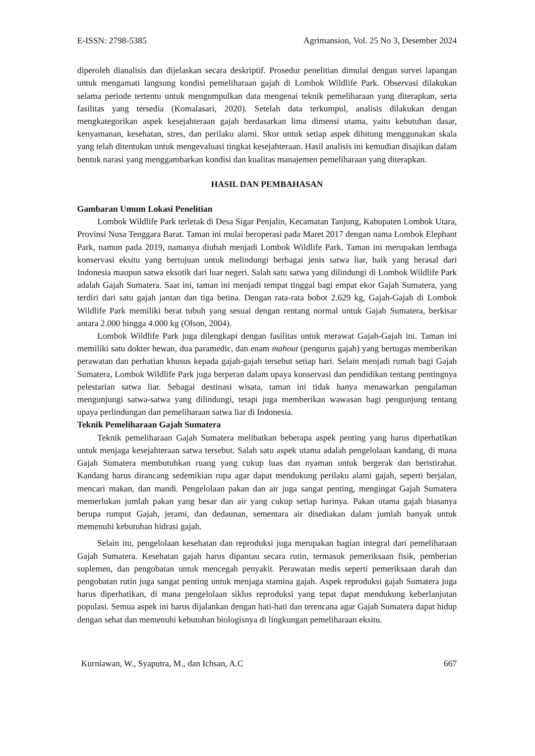E-ISSN: 2798-5385 Agrimansion, Vol. 25 No 3, Desember 2024
diperoleh dianalisis dan dijelaskan secara deskriptif. Prosedur penelitian dimulai dengan survei lapangan untuk mengamati langsung kondisi pemeliharaan gajah di Lombok Wildlife Park. Observasi dilakukan selama periode tertentu untuk mengumpulkan data mengenai teknik pemeliharaan yang diterapkan, serta fasilitas yang tersedia (Komalasari, 2020). Setelah data terkumpul, analisis dilakukan dengan mengkategorikan aspek kesejahteraan gajah berdasarkan lima dimensi utama, yaitu kebutuhan dasar, kenyamanan, kesehatan, stres, dan perilaku alami. Skor untuk setiap aspek dihitung menggunakan skala yang telah ditentukan untuk mengevaluasi tingkat kesejahteraan. Hasil analisis ini kemudian disajikan dalam bentuk narasi yang menggambarkan kondisi dan kualitas manajemen pemeliharaan yang diterapkan.
HASIL DAN PEMBAHASAN
Gambaran Umum Lokasi Penelitian
Lombok Wildlife Park terletak di Desa Sigar Penjalin, Kecamatan Tanjung, Kabupaten Lombok Utara, Provinsi Nusa Tenggara Barat. Taman ini mulai beroperasi pada Maret 2017 dengan nama Lombok Elephant Park, namun pada 2019, namanya diubah menjadi Lombok Wildlife Park. Taman ini merupakan lembaga konservasi eksitu yang bertujuan untuk melindungi berbagai jenis satwa liar, baik yang berasal dari Indonesia maupun satwa eksotik dari luar negeri. Salah satu satwa yang dilindungi di Lombok Wildlife Park adalah Gajah Sumatera. Saat ini, taman ini menjadi tempat tinggal bagi empat ekor Gajah Sumatera, yang terdiri dari satu gajah jantan dan tiga betina. Dengan rata-rata bobot 2.629 kg, Gajah-Gajah di Lombok Wildlife Park memiliki berat tubuh yang sesuai dengan rentang normal untuk Gajah Sumatera, berkisar antara 2.000 hingga 4.000 kg (Olson, 2004).
Lombok Wildlife Park juga dilengkapi dengan fasilitas untuk merawat Gajah-Gajah ini. Taman ini memiliki satu dokter hewan, dua paramedic, dan enam mahout (pengurus gajah) yang bertugas memberikan perawatan dan perhatian khusus kepada gajah-gajah tersebut setiap hari. Selain menjadi rumah bagi Gajah Sumatera, Lombok Wildlife Park juga berperan dalam upaya konservasi dan pendidikan tentang pentingnya pelestarian satwa liar. Sebagai destinasi wisata, taman ini tidak hanya menawarkan pengalaman mengunjungi satwa-satwa yang dilindungi, tetapi juga memberikan wawasan bagi pengunjung tentang upaya perlindungan dan pemeliharaan satwa liar di Indonesia.
Teknik Pemeliharaan Gajah Sumatera
Teknik pemeliharaan Gajah Sumatera melibatkan beberapa aspek penting yang harus diperhatikan untuk menjaga kesejahteraan satwa tersebut. Salah satu aspek utama adalah pengelolaan kandang, di mana Gajah Sumatera membutuhkan ruang yang cukup luas dan nyaman untuk bergerak dan beristirahat. Kandang harus dirancang sedemikian rupa agar dapat mendukung perilaku alami gajah, seperti berjalan, mencari makan, dan mandi. Pengelolaan pakan dan air juga sangat penting, mengingat Gajah Sumatera memerlukan jumlah pakan yang besar dan air yang cukup setiap harinya. Pakan utama gajah biasanya berupa rumput Gajah, jerami, dan dedaunan, sementara air disediakan dalam jumlah banyak untuk memenuhi kebutuhan hidrasi gajah.
Selain itu, pengelolaan kesehatan dan reproduksi juga merupakan bagian integral dari pemeliharaan Gajah Sumatera. Kesehatan gajah harus dipantau secara rutin, termasuk pemeriksaan fisik, pemberian suplemen, dan pengobatan untuk mencegah penyakit. Perawatan medis seperti pemeriksaan darah dan pengobatan rutin juga sangat penting untuk menjaga stamina gajah. Aspek reproduksi gajah Sumatera juga harus diperhatikan, di mana pengelolaan siklus reproduksi yang tepat dapat mendukung keberlanjutan populasi. Semua aspek ini harus dijalankan dengan hati-hati dan terencana agar Gajah Sumatera dapat hidup dengan sehat dan memenuhi kebutuhan biologisnya di lingkungan pemeliharaan eksitu.
Kurniawan, W., Syaputra, M., dan Ichsan, A.C 667